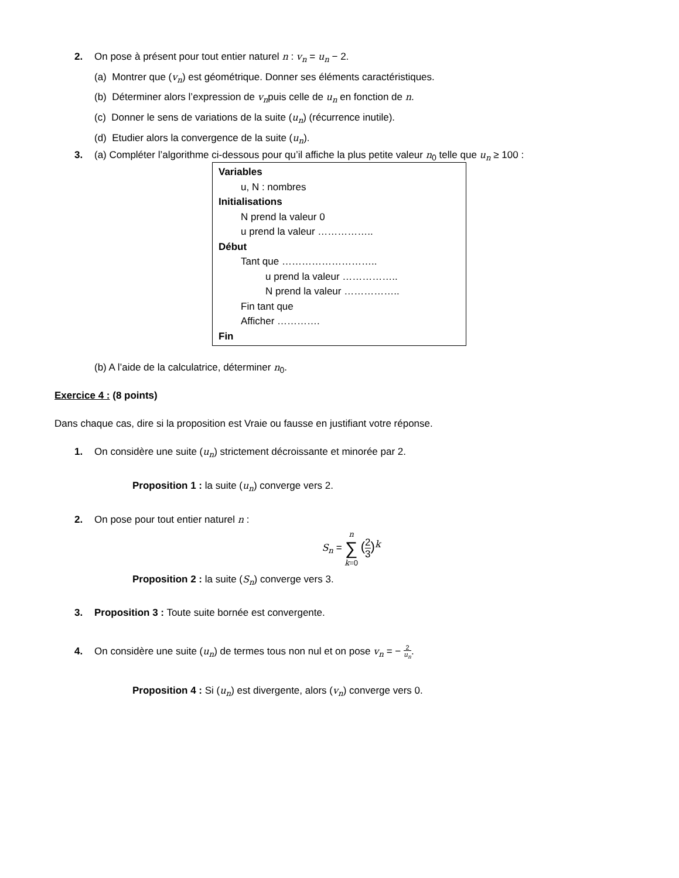2. On pose à présent pour tout entier naturel n : v<sub>n</sub> = u<sub>n</sub> − 2.
(a) Montrer que (v<sub>n</sub>) est géométrique. Donner ses éléments caractéristiques.
(b) Déterminer alors l’expression de v<sub>n</sub>puis celle de u<sub>n</sub> en fonction de n.
(c) Donner le sens de variations de la suite (u<sub>n</sub>) (récurrence inutile).
(d) Etudier alors la convergence de la suite (u<sub>n</sub>).
3. (a) Compléter l’algorithme ci-dessous pour qu’il affiche la plus petite valeur n<sub>0</sub> telle que u<sub>n</sub> ≥ 100 :
Variables
u, N : nombres
Initialisations
N prend la valeur 0
u prend la valeur ……………..
Début
Tant que ………………………..
u prend la valeur ……………..
N prend la valeur ……………..
Fin tant que
Afficher ………….
Fin
(b) A l’aide de la calculatrice, déterminer n<sub>0</sub>.
Exercice 4 : (8 points)
Dans chaque cas, dire si la proposition est Vraie ou fausse en justifiant votre réponse.
1. On considère une suite (u<sub>n</sub>) strictement décroissante et minorée par 2.
Proposition 1 : la suite (u<sub>n</sub>) converge vers 2.
2. On pose pour tout entier naturel n :
S<sub>n</sub> = n
∑
k=0 (2
3)<sup>k</sup>
Proposition 2 : la suite (S<sub>n</sub>) converge vers 3.
3. Proposition 3 : Toute suite bornée est convergente.
4. On considère une suite (u<sub>n</sub>) de termes tous non nul et on pose v<sub>n</sub> = − 2
u<sub>n</sub>.
Proposition 4 : Si (u<sub>n</sub>) est divergente, alors (v<sub>n</sub>) converge vers 0.